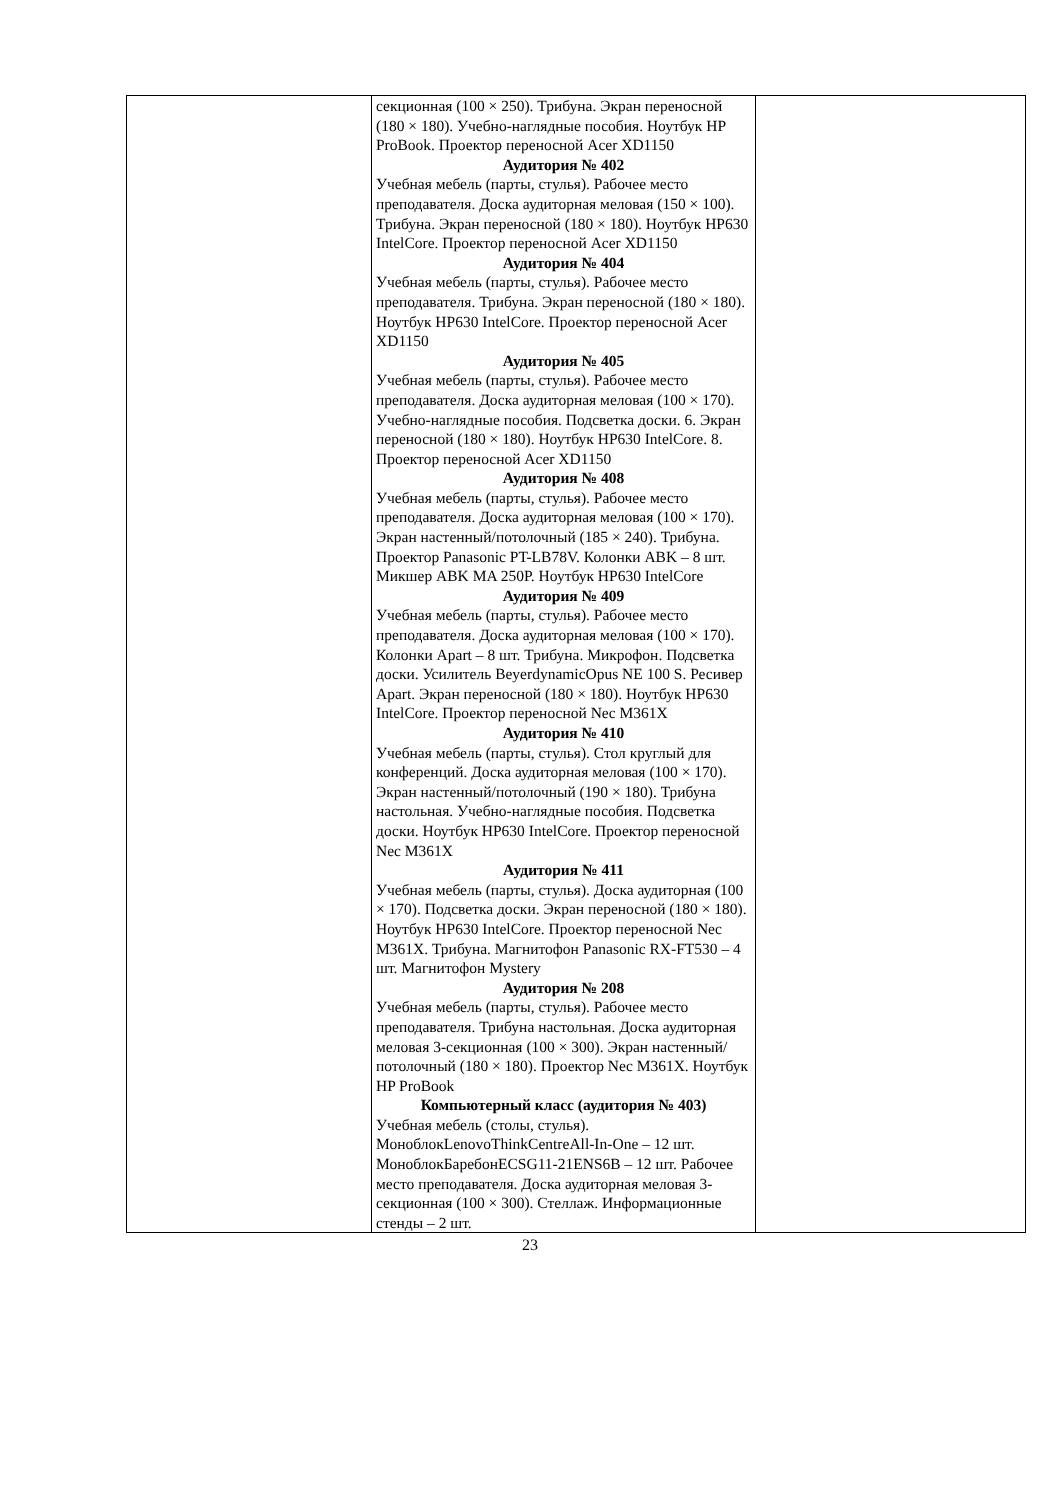| | секционная (100 × 250). Трибуна. Экран переносной (180 × 180). Учебно-наглядные пособия. Ноутбук HP ProBook. Проектор переносной Acer XD1150 Аудитория № 402 Учебная мебель (парты, стулья). Рабочее место преподавателя. Доска аудиторная меловая (150 × 100). Трибуна. Экран переносной (180 × 180). Ноутбук HP630 IntelCore. Проектор переносной Acer XD1150 Аудитория № 404 Учебная мебель (парты, стулья). Рабочее место преподавателя. Трибуна. Экран переносной (180 × 180). Ноутбук HP630 IntelCore. Проектор переносной Acer XD1150 Аудитория № 405 Учебная мебель (парты, стулья). Рабочее место преподавателя. Доска аудиторная меловая (100 × 170). Учебно-наглядные пособия. Подсветка доски. 6. Экран переносной (180 × 180). Ноутбук HP630 IntelCore. 8. Проектор переносной Acer XD1150 Аудитория № 408 Учебная мебель (парты, стулья). Рабочее место преподавателя. Доска аудиторная меловая (100 × 170). Экран настенный/потолочный (185 × 240). Трибуна. Проектор Panasonic PT-LB78V. Колонки ABK – 8 шт. Микшер ABK MA 250P. Ноутбук HP630 IntelCore Аудитория № 409 Учебная мебель (парты, стулья). Рабочее место преподавателя. Доска аудиторная меловая (100 × 170). Колонки Apart – 8 шт. Трибуна. Микрофон. Подсветка доски. Усилитель BeyerdynamicOpus NE 100 S. Ресивер Apart. Экран переносной (180 × 180). Ноутбук HP630 IntelCore. Проектор переносной Nec M361X Аудитория № 410 Учебная мебель (парты, стулья). Стол круглый для конференций. Доска аудиторная меловая (100 × 170). Экран настенный/потолочный (190 × 180). Трибуна настольная. Учебно-наглядные пособия. Подсветка доски. Ноутбук HP630 IntelCore. Проектор переносной Nec M361X Аудитория № 411 Учебная мебель (парты, стулья). Доска аудиторная (100 × 170). Подсветка доски. Экран переносной (180 × 180). Ноутбук HP630 IntelCore. Проектор переносной Nec M361X. Трибуна. Магнитофон Panasonic RX-FT530 – 4 шт. Магнитофон Mystery Аудитория № 208 Учебная мебель (парты, стулья). Рабочее место преподавателя. Трибуна настольная. Доска аудиторная меловая 3-секционная (100 × 300). Экран настенный/потолочный (180 × 180). Проектор Nec M361X. Ноутбук HP ProBook Компьютерный класс (аудитория № 403) Учебная мебель (столы, стулья). МоноблокLenovoThinkCentreAll-In-One – 12 шт. МоноблокБаребонECSG11-21ENS6B – 12 шт. Рабочее место преподавателя. Доска аудиторная меловая 3-секционная (100 × 300). Стеллаж. Информационные стенды – 2 шт. | |
23